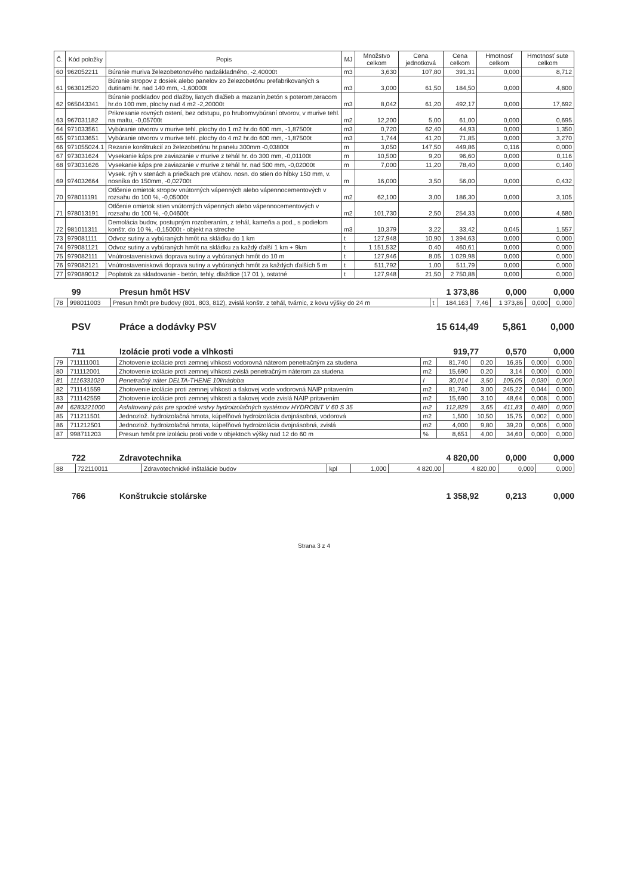| Č. | Kód položky | Popis | MJ | Množstvo celkom | Cena jednotková | Cena celkom | Hmotnosť celkom | Hmotnosť sute celkom |
| --- | --- | --- | --- | --- | --- | --- | --- | --- |
| 60 | 962052211 | Búranie muriva železobetonového nadzákladného, -2,40000t | m3 | 3,630 | 107,80 | 391,31 | 0,000 | 8,712 |
| 61 | 963012520 | Búranie stropov z dosiek alebo panelov zo železobetónu prefabrikovaných s dutinami hr. nad 140 mm, -1,60000t | m3 | 3,000 | 61,50 | 184,50 | 0,000 | 4,800 |
| 62 | 965043341 | Búranie podkladov pod dlažby, liatych dlažieb a mazanín,betón s poterom,teracom hr.do 100 mm, plochy nad 4 m2 -2,20000t | m3 | 8,042 | 61,20 | 492,17 | 0,000 | 17,692 |
| 63 | 967031182 | Prikresanie rovných ostení, bez odstupu, po hrubomvybúraní otvorov, v murive tehl. na maltu, -0,05700t | m2 | 12,200 | 5,00 | 61,00 | 0,000 | 0,695 |
| 64 | 971033561 | Vybúranie otvorov v murive tehl. plochy do 1 m2 hr.do 600 mm, -1,87500t | m3 | 0,720 | 62,40 | 44,93 | 0,000 | 1,350 |
| 65 | 971033651 | Vybúranie otvorov v murive tehl. plochy do 4 m2 hr.do 600 mm, -1,87500t | m3 | 1,744 | 41,20 | 71,85 | 0,000 | 3,270 |
| 66 | 971055024.1 | Rezanie konštrukcií zo železobetónu hr.panelu 300mm -0,03800t | m | 3,050 | 147,50 | 449,86 | 0,116 | 0,000 |
| 67 | 973031624 | Vysekanie káps pre zaviazanie v murive z tehál hr. do 300 mm, -0,01100t | m | 10,500 | 9,20 | 96,60 | 0,000 | 0,116 |
| 68 | 973031626 | Vysekanie káps pre zaviazanie v murive z tehál hr. nad 500 mm, -0,02000t | m | 7,000 | 11,20 | 78,40 | 0,000 | 0,140 |
| 69 | 974032664 | Vysek. rýh v stenách a priečkach pre vťahov. nosn. do stien do hĺbky 150 mm, v. nosníka do 150mm, -0,02700t | m | 16,000 | 3,50 | 56,00 | 0,000 | 0,432 |
| 70 | 978011191 | Otlčenie omietok stropov vnútorných vápenných alebo vápennocementových v rozsahu do 100 %, -0,05000t | m2 | 62,100 | 3,00 | 186,30 | 0,000 | 3,105 |
| 71 | 978013191 | Otlčenie omietok stien vnútorných vápenných alebo vápennocementových v rozsahu do 100 %, -0,04600t | m2 | 101,730 | 2,50 | 254,33 | 0,000 | 4,680 |
| 72 | 981011311 | Demolácia budov, postupným rozoberaním, z tehál, kameňa a pod., s podielom konštr. do 10 %, -0,15000t - objekt na streche | m3 | 10,379 | 3,22 | 33,42 | 0,045 | 1,557 |
| 73 | 979081111 | Odvoz sutiny a vybúraných hmôt na skládku do 1 km | t | 127,948 | 10,90 | 1 394,63 | 0,000 | 0,000 |
| 74 | 979081121 | Odvoz sutiny a vybúraných hmôt na skládku za každý ďalší 1 km + 9km | t | 1 151,532 | 0,40 | 460,61 | 0,000 | 0,000 |
| 75 | 979082111 | Vnútrostavenisková doprava sutiny a vybúraných hmôt do 10 m | t | 127,946 | 8,05 | 1 029,98 | 0,000 | 0,000 |
| 76 | 979082121 | Vnútrostavenisková doprava sutiny a vybúraných hmôt za každých ďalších 5 m | t | 511,792 | 1,00 | 511,79 | 0,000 | 0,000 |
| 77 | 979089012 | Poplatok za skladovanie - betón, tehly, dlaždice (17 01 ), ostatné | t | 127,948 | 21,50 | 2 750,88 | 0,000 | 0,000 |
99 Presun hmôt HSV 1 373,86 0,000 0,000
| 78 | 998011003 | Presun hmôt pre budovy (801, 803, 812), zvislá konštr. z tehál, tvárnic, z kovu výšky do 24 m | t | 184,163 | 7,46 | 1 373,86 | 0,000 | 0,000 |
PSV Práce a dodávky PSV 15 614,49 5,861 0,000
711 Izolácie proti vode a vlhkosti 919,77 0,570 0,000
| 79 | 711111001 | Zhotovenie izolácie proti zemnej vlhkosti vodorovná náterom penetračným za studena | m2 | 81,740 | 0,20 | 16,35 | 0,000 | 0,000 |
| 80 | 711112001 | Zhotovenie izolácie proti zemnej vlhkosti zvislá penetračným náterom za studena | m2 | 15,690 | 0,20 | 3,14 | 0,000 | 0,000 |
| 81 | 1116331020 | Penetračný náter DELTA-THENE 10l/nádoba | l | 30,014 | 3,50 | 105,05 | 0,030 | 0,000 |
| 82 | 711141559 | Zhotovenie izolácie proti zemnej vlhkosti a tlakovej vode vodorovná NAIP pritavením | m2 | 81,740 | 3,00 | 245,22 | 0,044 | 0,000 |
| 83 | 711142559 | Zhotovenie izolácie proti zemnej vlhkosti a tlakovej vode zvislá NAIP pritavením | m2 | 15,690 | 3,10 | 48,64 | 0,008 | 0,000 |
| 84 | 6283221000 | Asfaltovaný pás pre spodné vrstvy hydroizolačných systémov HYDROBIT V 60 S 35 | m2 | 112,829 | 3,65 | 411,83 | 0,480 | 0,000 |
| 85 | 711211501 | Jednozlož. hydroizolačná hmota, kúpeľňová hydroizolácia dvojnásobná, vodorová | m2 | 1,500 | 10,50 | 15,75 | 0,002 | 0,000 |
| 86 | 711212501 | Jednozlož. hydroizolačná hmota, kúpeľňová hydroizolácia dvojnásobná, zvislá | m2 | 4,000 | 9,80 | 39,20 | 0,006 | 0,000 |
| 87 | 998711203 | Presun hmôt pre izoláciu proti vode v objektoch výšky nad 12 do 60 m | % | 8,651 | 4,00 | 34,60 | 0,000 | 0,000 |
722 Zdravotechnika 4 820,00 0,000 0,000
| 88 | 722110011 | Zdravotechnické inštalácie budov | kpl | 1,000 | 4 820,00 | 4 820,00 | 0,000 | 0,000 |
766 Konštrukcie stolárske 1 358,92 0,213 0,000
Strana 3 z 4